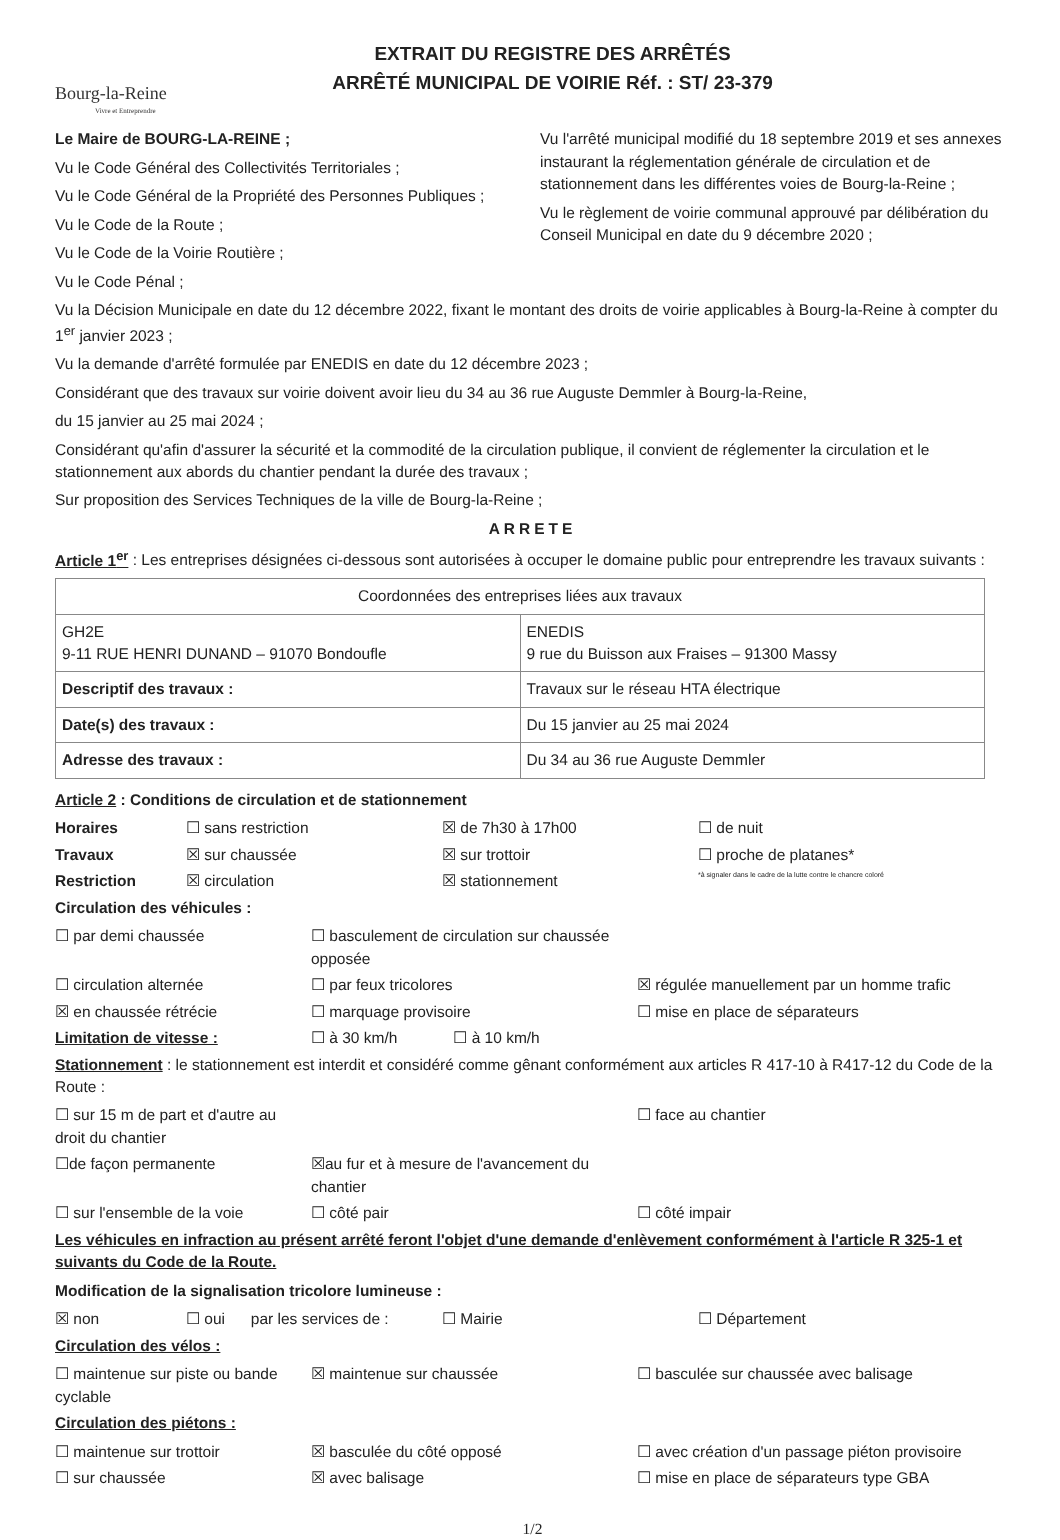Bourg-la-Reine
Vivre et Entreprendre
EXTRAIT DU REGISTRE DES ARRÊTÉS
ARRÊTÉ MUNICIPAL DE VOIRIE Réf. : ST/ 23-379
Le Maire de BOURG-LA-REINE ;
Vu le Code Général des Collectivités Territoriales ;
Vu le Code Général de la Propriété des Personnes Publiques ;
Vu le Code de la Route ;
Vu le Code de la Voirie Routière ;
Vu le Code Pénal ;
Vu l'arrêté municipal modifié du 18 septembre 2019 et ses annexes instaurant la réglementation générale de circulation et de stationnement dans les différentes voies de Bourg-la-Reine ;
Vu le règlement de voirie communal approuvé par délibération du Conseil Municipal en date du 9 décembre 2020 ;
Vu la Décision Municipale en date du 12 décembre 2022, fixant le montant des droits de voirie applicables à Bourg-la-Reine à compter du 1<sup>er</sup> janvier 2023 ;
Vu la demande d'arrêté formulée par ENEDIS en date du 12 décembre 2023 ;
Considérant que des travaux sur voirie doivent avoir lieu du 34 au 36 rue Auguste Demmler à Bourg-la-Reine,
du 15 janvier au 25 mai 2024 ;
Considérant qu'afin d'assurer la sécurité et la commodité de la circulation publique, il convient de réglementer la circulation et le stationnement aux abords du chantier pendant la durée des travaux ;
Sur proposition des Services Techniques de la ville de Bourg-la-Reine ;
ARRETE
Article 1<sup>er</sup> : Les entreprises désignées ci-dessous sont autorisées à occuper le domaine public pour entreprendre les travaux suivants :
| Coordonnées des entreprises liées aux travaux | |
| --- | --- |
| GH2E 9-11 RUE HENRI DUNAND – 91070 Bondoufle | ENEDIS 9 rue du Buisson aux Fraises – 91300 Massy |
| Descriptif des travaux : | Travaux sur le réseau HTA électrique |
| Date(s) des travaux : | Du 15 janvier au 25 mai 2024 |
| Adresse des travaux : | Du 34 au 36 rue Auguste Demmler |
Article 2 : Conditions de circulation et de stationnement
Horaires ☐ sans restriction ☒ de 7h30 à 17h00 ☐ de nuit
Travaux ☒ sur chaussée ☒ sur trottoir ☐ proche de platanes*
Restriction ☒ circulation ☒ stationnement *à signaler dans le cadre de la lutte contre le chancre coloré
Circulation des véhicules :
☐ par demi chaussée ☐ basculement de circulation sur chaussée opposée
☐ circulation alternée ☐ par feux tricolores ☒ régulée manuellement par un homme trafic
☒ en chaussée rétrécie ☐ marquage provisoire ☐ mise en place de séparateurs
Limitation de vitesse : ☐ à 30 km/h ☐ à 10 km/h
Stationnement : le stationnement est interdit et considéré comme gênant conformément aux articles R 417-10 à R417-12 du Code de la Route :
☐ sur 15 m de part et d'autre au droit du chantier ☐ face au chantier
☐de façon permanente ☒au fur et à mesure de l'avancement du chantier
☐ sur l'ensemble de la voie ☐ côté pair ☐ côté impair
Les véhicules en infraction au présent arrêté feront l'objet d'une demande d'enlèvement conformément à l'article R 325-1 et suivants du Code de la Route.
Modification de la signalisation tricolore lumineuse :
☒ non ☐ oui par les services de : ☐ Mairie ☐ Département
Circulation des vélos :
☐ maintenue sur piste ou bande cyclable ☒ maintenue sur chaussée ☐ basculée sur chaussée avec balisage
Circulation des piétons :
☐ maintenue sur trottoir ☒ basculée du côté opposé ☐ avec création d'un passage piéton provisoire
☐ sur chaussée ☒ avec balisage ☐ mise en place de séparateurs type GBA
1/2